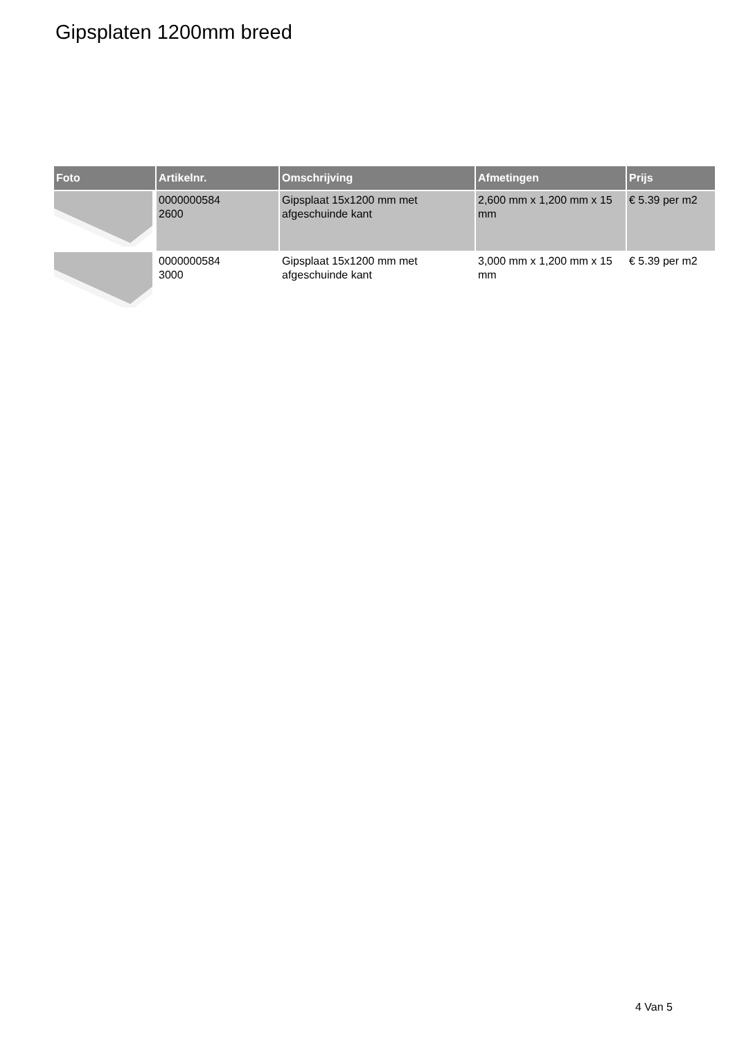Gipsplaten 1200mm breed
| Foto | Artikelnr. | Omschrijving | Afmetingen | Prijs |
| --- | --- | --- | --- | --- |
| | 0000000584 2600 | Gipsplaat 15x1200 mm met afgeschuinde kant | 2,600 mm x 1,200 mm x 15 mm | € 5.39 per m2 |
| | 0000000584 3000 | Gipsplaat 15x1200 mm met afgeschuinde kant | 3,000 mm x 1,200 mm x 15 mm | € 5.39 per m2 |
4 Van 5